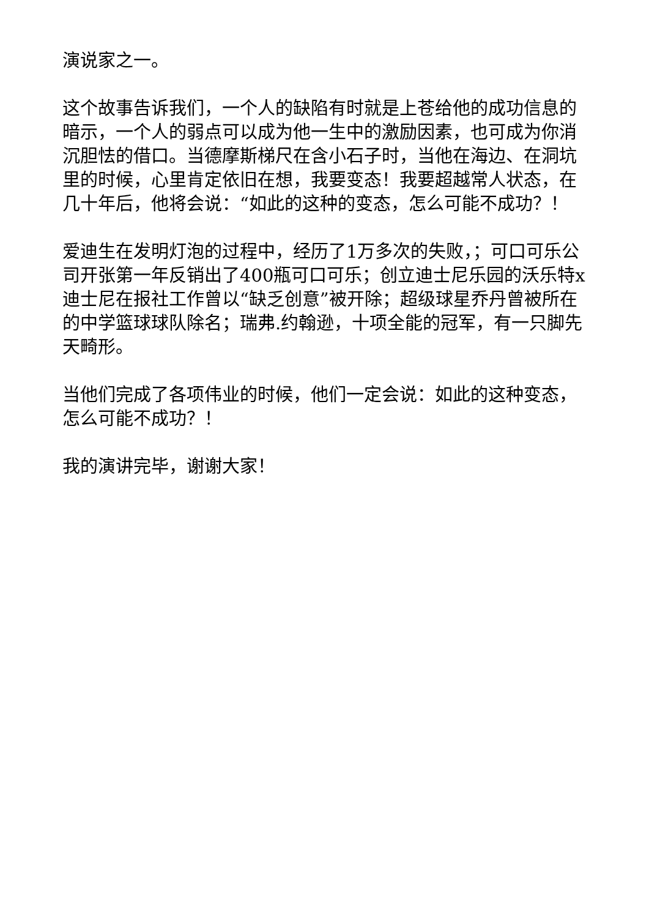演说家之一。
这个故事告诉我们，一个人的缺陷有时就是上苍给他的成功信息的暗示，一个人的弱点可以成为他一生中的激励因素，也可成为你消沉胆怯的借口。当德摩斯梯尺在含小石子时，当他在海边、在洞坑里的时候，心里肯定依旧在想，我要变态！我要超越常人状态，在几十年后，他将会说：“如此的这种的变态，怎么可能不成功？！
爱迪生在发明灯泡的过程中，经历了1万多次的失败，；可口可乐公司开张第一年反销出了400瓶可口可乐；创立迪士尼乐园的沃乐特x迪士尼在报社工作曾以“缺乏创意”被开除；超级球星乔丹曾被所在的中学篮球球队除名；瑞弗.约翰逊，十项全能的冠军，有一只脚先天畸形。
当他们完成了各项伟业的时候，他们一定会说：如此的这种变态，怎么可能不成功？！
我的演讲完毕，谢谢大家！